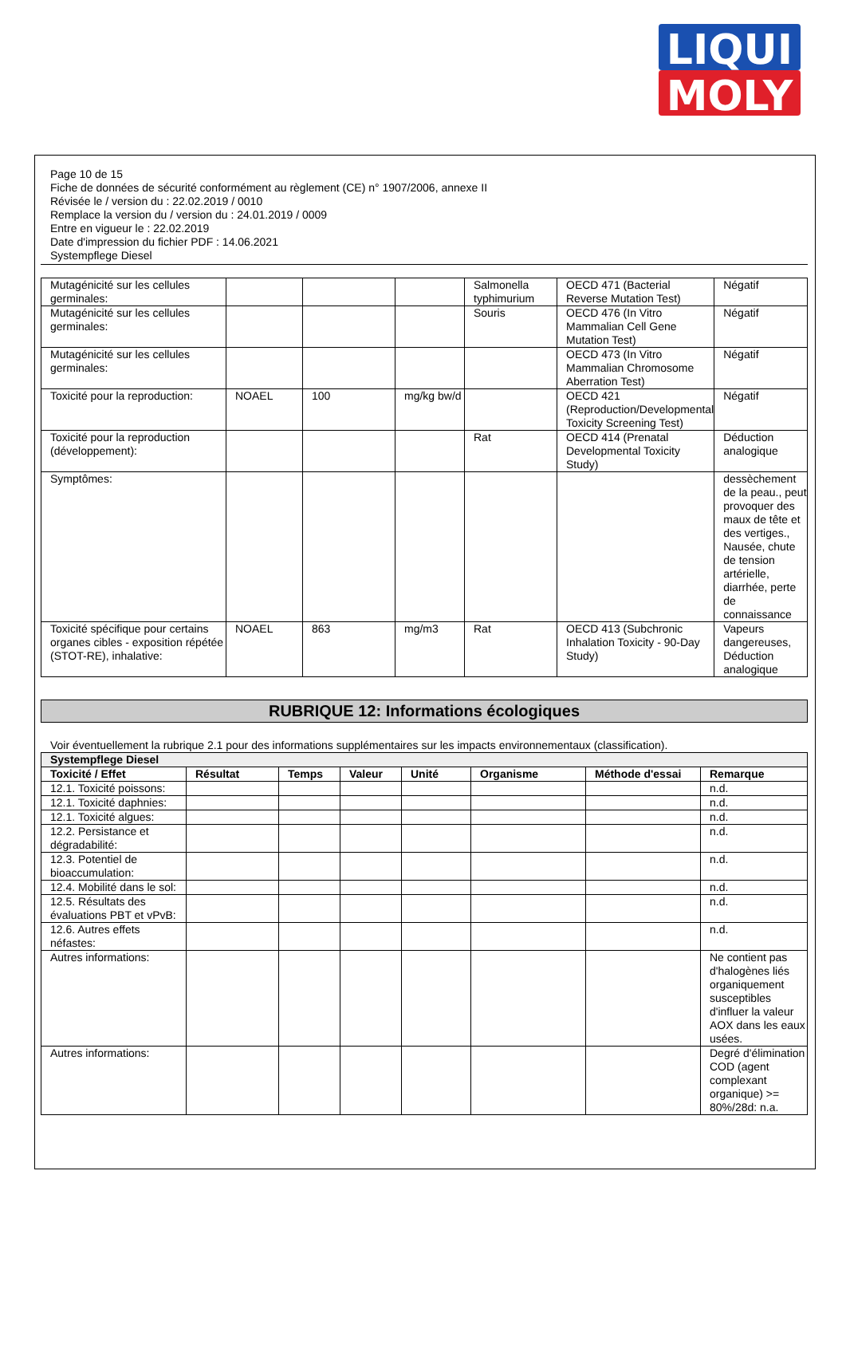LIQUI
MOLY
Page 10 de 15
Fiche de données de sécurité conformément au règlement (CE) n° 1907/2006, annexe II
Révisée le / version du : 22.02.2019 / 0010
Remplace la version du / version du : 24.01.2019 / 0009
Entre en vigueur le : 22.02.2019
Date d'impression du fichier PDF : 14.06.2021
Systempflege Diesel
| Mutagénicité sur les cellules germinales: | | | | Salmonella typhimurium | OECD 471 (Bacterial Reverse Mutation Test) | Négatif |
| Mutagénicité sur les cellules germinales: | | | | Souris | OECD 476 (In Vitro Mammalian Cell Gene Mutation Test) | Négatif |
| Mutagénicité sur les cellules germinales: | | | | | OECD 473 (In Vitro Mammalian Chromosome Aberration Test) | Négatif |
| Toxicité pour la reproduction: | NOAEL | 100 | mg/kg bw/d | | OECD 421 (Reproduction/Developmental Toxicity Screening Test) | Négatif |
| Toxicité pour la reproduction (développement): | | | | Rat | OECD 414 (Prenatal Developmental Toxicity Study) | Déduction analogique |
| Symptômes: | | | | | | dessèchement de la peau., peut provoquer des maux de tête et des vertiges., Nausée, chute de tension artérielle, diarrhée, perte de connaissance |
| Toxicité spécifique pour certains organes cibles - exposition répétée (STOT-RE), inhalative: | NOAEL | 863 | mg/m3 | Rat | OECD 413 (Subchronic Inhalation Toxicity - 90-Day Study) | Vapeurs dangereuses, Déduction analogique |
RUBRIQUE 12: Informations écologiques
Voir éventuellement la rubrique 2.1 pour des informations supplémentaires sur les impacts environnementaux (classification).
| Systempflege Diesel | | | | | | | |
| --- | --- | --- | --- | --- | --- | --- | --- |
| Toxicité / Effet | Résultat | Temps | Valeur | Unité | Organisme | Méthode d'essai | Remarque |
| 12.1. Toxicité poissons: | | | | | | | n.d. |
| 12.1. Toxicité daphnies: | | | | | | | n.d. |
| 12.1. Toxicité algues: | | | | | | | n.d. |
| 12.2. Persistance et dégradabilité: | | | | | | | n.d. |
| 12.3. Potentiel de bioaccumulation: | | | | | | | n.d. |
| 12.4. Mobilité dans le sol: | | | | | | | n.d. |
| 12.5. Résultats des évaluations PBT et vPvB: | | | | | | | n.d. |
| 12.6. Autres effets néfastes: | | | | | | | n.d. |
| Autres informations: | | | | | | | Ne contient pas d'halogènes liés organiquement susceptibles d'influer la valeur AOX dans les eaux usées. |
| Autres informations: | | | | | | | Degré d'élimination COD (agent complexant organique) >= 80%/28d: n.a. |